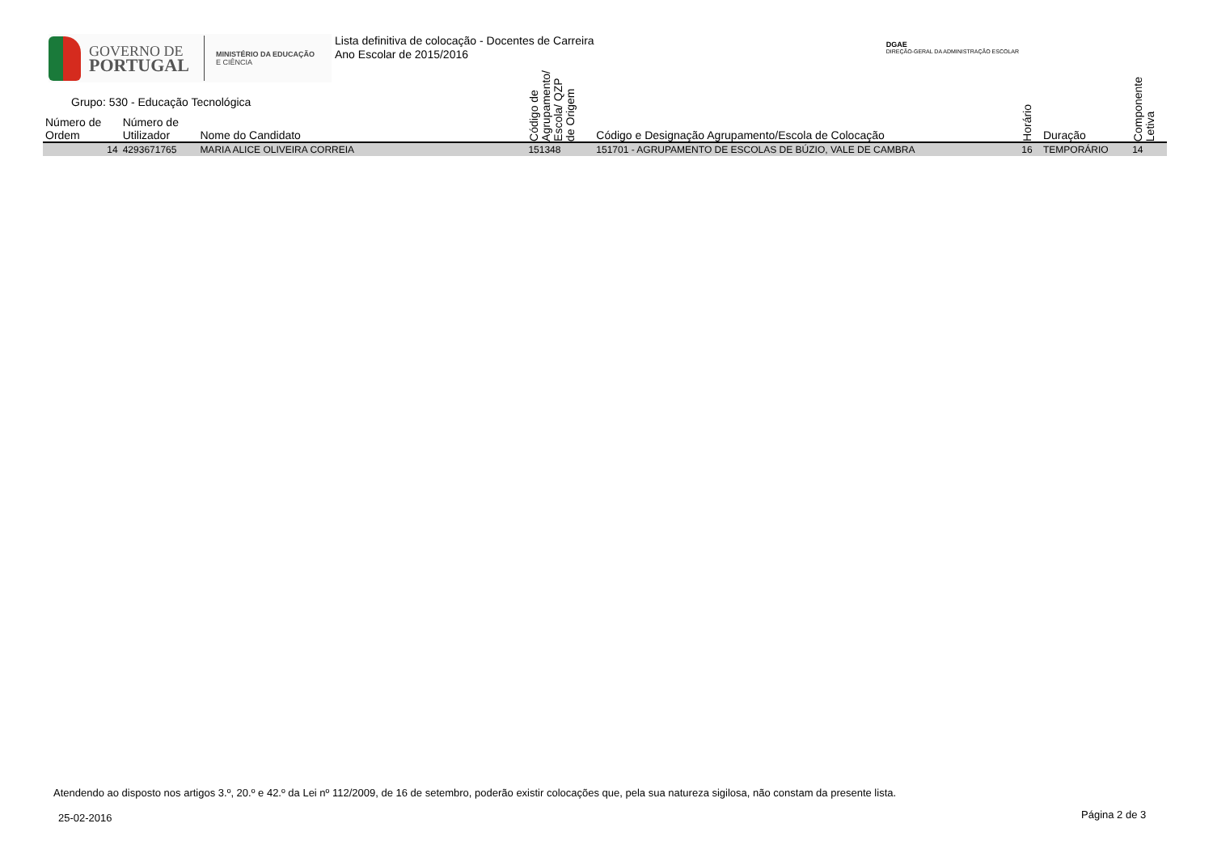GOVERNO DE
PORTUGAL
MINISTÉRIO DA EDUCAÇÃO
E CIÊNCIA
Lista definitiva de colocação - Docentes de Carreira
Ano Escolar de 2015/2016
DGAE
DIREÇÃO-GERAL DA ADMINISTRAÇÃO ESCOLAR
Grupo: 530 - Educação Tecnológica
| Número de Ordem | Número de Utilizador | Nome do Candidato | Código de Agrupamento/ Escola/ QZP de Origem | Código e Designação Agrupamento/Escola de Colocação | Horário | Duração | Componente Letiva |
| --- | --- | --- | --- | --- | --- | --- | --- |
| 14 | 4293671765 | MARIA ALICE OLIVEIRA CORREIA | 151348 | 151701 - AGRUPAMENTO DE ESCOLAS DE BÚZIO, VALE DE CAMBRA | 16 | TEMPORÁRIO | 14 |
Atendendo ao disposto nos artigos 3.º, 20.º e 42.º da Lei nº 112/2009, de 16 de setembro, poderão existir colocações que, pela sua natureza sigilosa, não constam da presente lista.
25-02-2016 Página 2 de 3